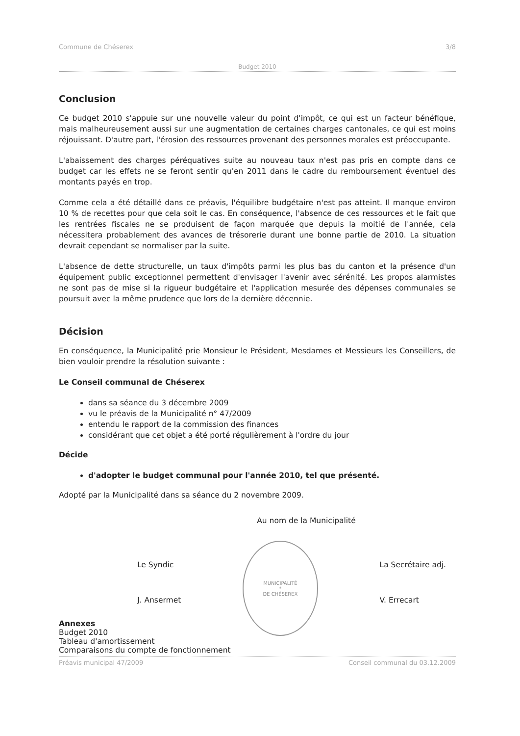Commune de Chéserex 3/8
Budget 2010
Conclusion
Ce budget 2010 s'appuie sur une nouvelle valeur du point d'impôt, ce qui est un facteur bénéfique, mais malheureusement aussi sur une augmentation de certaines charges cantonales, ce qui est moins réjouissant. D'autre part, l'érosion des ressources provenant des personnes morales est préoccupante.
L'abaissement des charges péréquatives suite au nouveau taux n'est pas pris en compte dans ce budget car les effets ne se feront sentir qu'en 2011 dans le cadre du remboursement éventuel des montants payés en trop.
Comme cela a été détaillé dans ce préavis, l'équilibre budgétaire n'est pas atteint. Il manque environ 10 % de recettes pour que cela soit le cas. En conséquence, l'absence de ces ressources et le fait que les rentrées fiscales ne se produisent de façon marquée que depuis la moitié de l'année, cela nécessitera probablement des avances de trésorerie durant une bonne partie de 2010. La situation devrait cependant se normaliser par la suite.
L'absence de dette structurelle, un taux d'impôts parmi les plus bas du canton et la présence d'un équipement public exceptionnel permettent d'envisager l'avenir avec sérénité. Les propos alarmistes ne sont pas de mise si la rigueur budgétaire et l'application mesurée des dépenses communales se poursuit avec la même prudence que lors de la dernière décennie.
Décision
En conséquence, la Municipalité prie Monsieur le Président, Mesdames et Messieurs les Conseillers, de bien vouloir prendre la résolution suivante :
Le Conseil communal de Chéserex
dans sa séance du 3 décembre 2009
vu le préavis de la Municipalité n° 47/2009
entendu le rapport de la commission des finances
considérant que cet objet a été porté régulièrement à l'ordre du jour
Décide
d'adopter le budget communal pour l'année 2010, tel que présenté.
Adopté par la Municipalité dans sa séance du 2 novembre 2009.
Au nom de la Municipalité
Le Syndic
J. Ansermet
MUNICIPALITÉ
*
DE CHÉSEREX
La Secrétaire adj.
V. Errecart
Annexes
Budget 2010
Tableau d'amortissement
Comparaisons du compte de fonctionnement
Préavis municipal 47/2009 Conseil communal du 03.12.2009